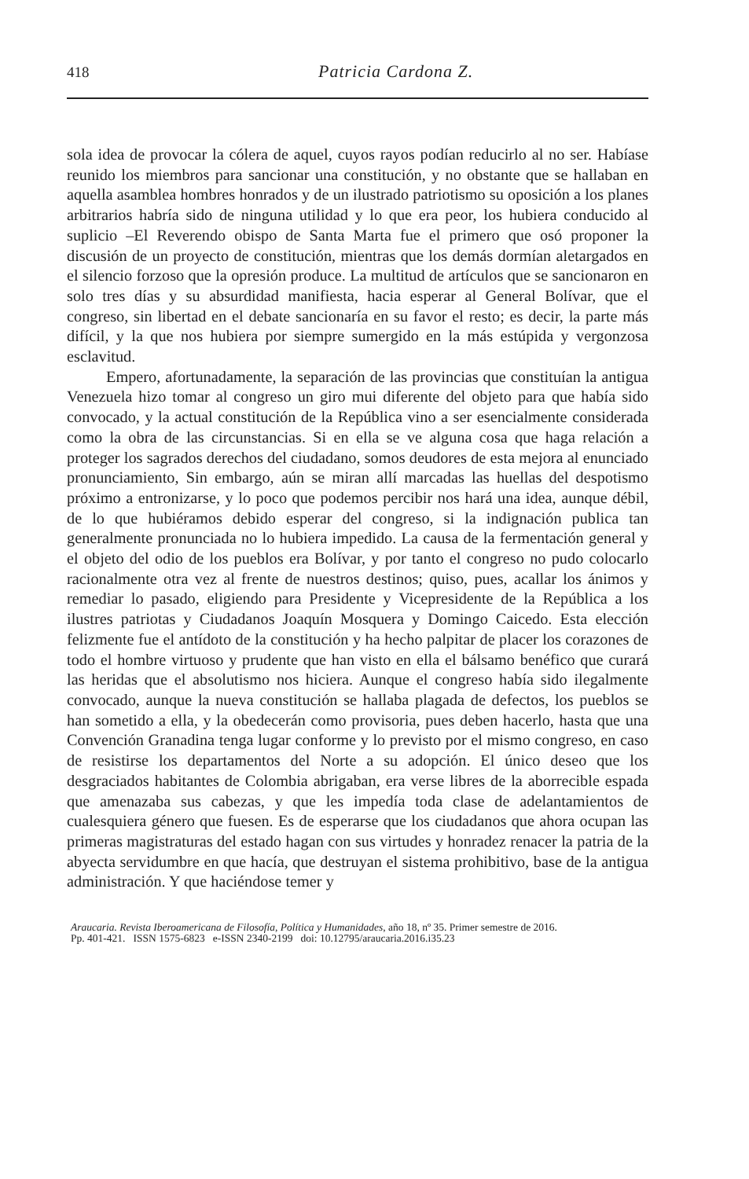418 Patricia Cardona Z.
sola idea de provocar la cólera de aquel, cuyos rayos podían reducirlo al no ser. Habíase reunido los miembros para sancionar una constitución, y no obstante que se hallaban en aquella asamblea hombres honrados y de un ilustrado patriotismo su oposición a los planes arbitrarios habría sido de ninguna utilidad y lo que era peor, los hubiera conducido al suplicio –El Reverendo obispo de Santa Marta fue el primero que osó proponer la discusión de un proyecto de constitución, mientras que los demás dormían aletargados en el silencio forzoso que la opresión produce. La multitud de artículos que se sancionaron en solo tres días y su absurdidad manifiesta, hacia esperar al General Bolívar, que el congreso, sin libertad en el debate sancionaría en su favor el resto; es decir, la parte más difícil, y la que nos hubiera por siempre sumergido en la más estúpida y vergonzosa esclavitud.
Empero, afortunadamente, la separación de las provincias que constituían la antigua Venezuela hizo tomar al congreso un giro mui diferente del objeto para que había sido convocado, y la actual constitución de la República vino a ser esencialmente considerada como la obra de las circunstancias. Si en ella se ve alguna cosa que haga relación a proteger los sagrados derechos del ciudadano, somos deudores de esta mejora al enunciado pronunciamiento, Sin embargo, aún se miran allí marcadas las huellas del despotismo próximo a entronizarse, y lo poco que podemos percibir nos hará una idea, aunque débil, de lo que hubiéramos debido esperar del congreso, si la indignación publica tan generalmente pronunciada no lo hubiera impedido. La causa de la fermentación general y el objeto del odio de los pueblos era Bolívar, y por tanto el congreso no pudo colocarlo racionalmente otra vez al frente de nuestros destinos; quiso, pues, acallar los ánimos y remediar lo pasado, eligiendo para Presidente y Vicepresidente de la República a los ilustres patriotas y Ciudadanos Joaquín Mosquera y Domingo Caicedo. Esta elección felizmente fue el antídoto de la constitución y ha hecho palpitar de placer los corazones de todo el hombre virtuoso y prudente que han visto en ella el bálsamo benéfico que curará las heridas que el absolutismo nos hiciera. Aunque el congreso había sido ilegalmente convocado, aunque la nueva constitución se hallaba plagada de defectos, los pueblos se han sometido a ella, y la obedecerán como provisoria, pues deben hacerlo, hasta que una Convención Granadina tenga lugar conforme y lo previsto por el mismo congreso, en caso de resistirse los departamentos del Norte a su adopción. El único deseo que los desgraciados habitantes de Colombia abrigaban, era verse libres de la aborrecible espada que amenazaba sus cabezas, y que les impedía toda clase de adelantamientos de cualesquiera género que fuesen. Es de esperarse que los ciudadanos que ahora ocupan las primeras magistraturas del estado hagan con sus virtudes y honradez renacer la patria de la abyecta servidumbre en que hacía, que destruyan el sistema prohibitivo, base de la antigua administración. Y que haciéndose temer y
Araucaria. Revista Iberoamericana de Filosofía, Política y Humanidades, año 18, nº 35. Primer semestre de 2016.
Pp. 401-421. ISSN 1575-6823 e-ISSN 2340-2199 doi: 10.12795/araucaria.2016.i35.23